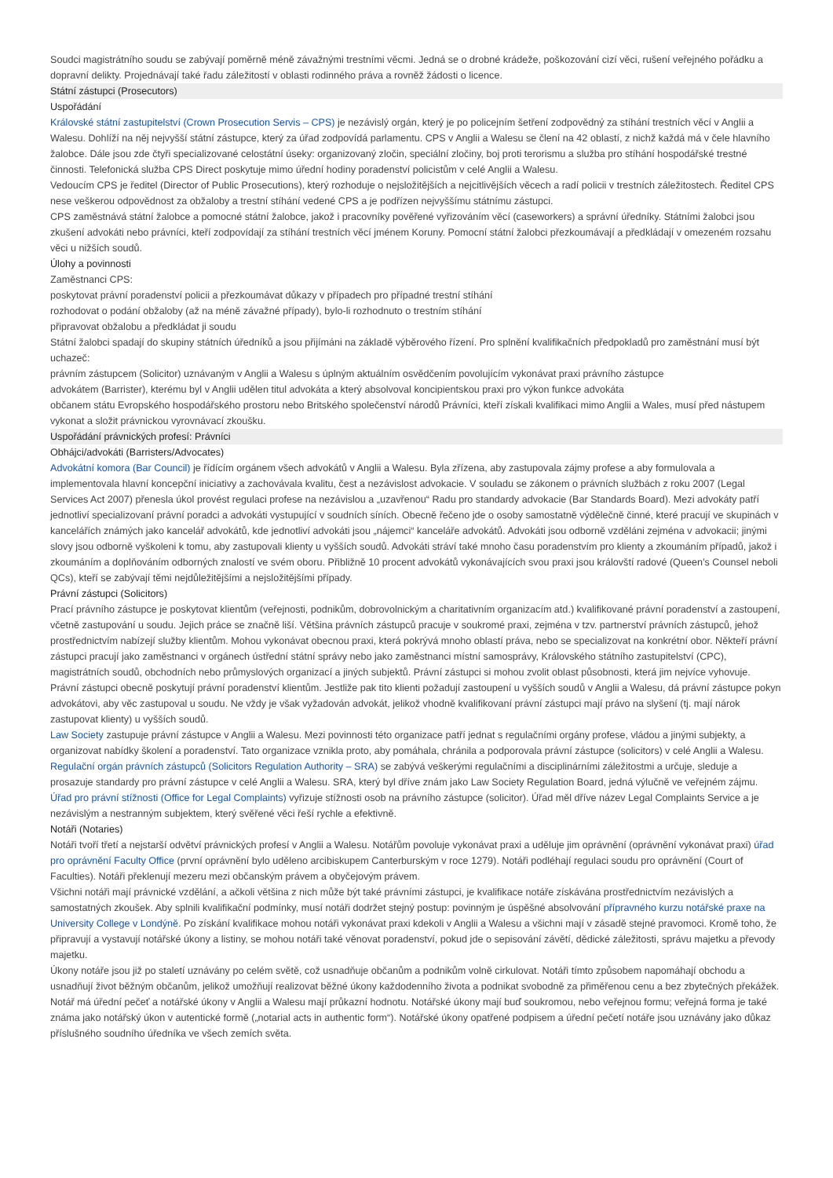Soudci magistrátního soudu se zabývají poměrně méně závažnými trestními věcmi. Jedná se o drobné krádeže, poškozování cizí věci, rušení veřejného pořádku a dopravní delikty. Projednávají také řadu záležitostí v oblasti rodinného práva a rovněž žádosti o licence.
Státní zástupci (Prosecutors)
Uspořádání
Královské státní zastupitelství (Crown Prosecution Servis – CPS) je nezávislý orgán, který je po policejním šetření zodpovědný za stíhání trestních věcí v Anglii a Walesu. Dohlíží na něj nejvyšší státní zástupce, který za úřad zodpovídá parlamentu. CPS v Anglii a Walesu se člení na 42 oblastí, z nichž každá má v čele hlavního žalobce. Dále jsou zde čtyři specializované celostátní úseky: organizovaný zločin, speciální zločiny, boj proti terorismu a služba pro stíhání hospodářské trestné činnosti. Telefonická služba CPS Direct poskytuje mimo úřední hodiny poradenství policistům v celé Anglii a Walesu.
Vedoucím CPS je ředitel (Director of Public Prosecutions), který rozhoduje o nejsložitějších a nejcitlivějších věcech a radí policii v trestních záležitostech. Ředitel CPS nese veškerou odpovědnost za obžaloby a trestní stíhání vedené CPS a je podřízen nejvyššímu státnímu zástupci.
CPS zaměstnává státní žalobce a pomocné státní žalobce, jakož i pracovníky pověřené vyřizováním věcí (caseworkers) a správní úředníky. Státními žalobci jsou zkušení advokáti nebo právníci, kteří zodpovídají za stíhání trestních věcí jménem Koruny. Pomocní státní žalobci přezkoumávají a předkládají v omezeném rozsahu věci u nižších soudů.
Úlohy a povinnosti
Zaměstnanci CPS:
poskytovat právní poradenství policii a přezkoumávat důkazy v případech pro případné trestní stíhání
rozhodovat o podání obžaloby (až na méně závažné případy), bylo-li rozhodnuto o trestním stíhání
připravovat obžalobu a předkládat ji soudu
Státní žalobci spadají do skupiny státních úředníků a jsou přijímáni na základě výběrového řízení. Pro splnění kvalifikačních předpokladů pro zaměstnání musí být uchazeč:
právním zástupcem (Solicitor) uznávaným v Anglii a Walesu s úplným aktuálním osvědčením povolujícím vykonávat praxi právního zástupce
advokátem (Barrister), kterému byl v Anglii udělen titul advokáta a který absolvoval koncipientskou praxi pro výkon funkce advokáta
občanem státu Evropského hospodářského prostoru nebo Britského společenství národů Právníci, kteří získali kvalifikaci mimo Anglii a Wales, musí před nástupem vykonat a složit právnickou vyrovnávací zkoušku.
Uspořádání právnických profesí: Právníci
Obhájci/advokáti (Barristers/Advocates)
Advokátní komora (Bar Council) je řídícím orgánem všech advokátů v Anglii a Walesu. Byla zřízena, aby zastupovala zájmy profese a aby formulovala a implementovala hlavní koncepční iniciativy a zachovávala kvalitu, čest a nezávislost advokacie. V souladu se zákonem o právních službách z roku 2007 (Legal Services Act 2007) přenesla úkol provést regulaci profese na nezávislou a „uzavřenou“ Radu pro standardy advokacie (Bar Standards Board). Mezi advokáty patří jednotliví specializovaní právní poradci a advokáti vystupující v soudních síních. Obecně řečeno jde o osoby samostatně výdělečně činné, které pracují ve skupinách v kancelářích známých jako kancelář advokátů, kde jednotliví advokáti jsou „nájemci“ kanceláře advokátů. Advokáti jsou odborně vzděláni zejména v advokacii; jinými slovy jsou odborně vyškoleni k tomu, aby zastupovali klienty u vyšších soudů. Advokáti stráví také mnoho času poradenstvím pro klienty a zkoumáním případů, jakož i zkoumáním a doplňováním odborných znalostí ve svém oboru. Přibližně 10 procent advokátů vykonávajících svou praxi jsou královští radové (Queen’s Counsel neboli QCs), kteří se zabývají těmi nejdůležitějšími a nejsložitějšími případy.
Právní zástupci (Solicitors)
Prací právního zástupce je poskytovat klientům (veřejnosti, podnikům, dobrovolnickým a charitativním organizacím atd.) kvalifikované právní poradenství a zastoupení, včetně zastupování u soudu. Jejich práce se značně liší. Většina právních zástupců pracuje v soukromé praxi, zejména v tzv. partnerství právních zástupců, jehož prostřednictvím nabízejí služby klientům. Mohou vykonávat obecnou praxi, která pokrývá mnoho oblastí práva, nebo se specializovat na konkrétní obor. Někteří právní zástupci pracují jako zaměstnanci v orgánech ústřední státní správy nebo jako zaměstnanci místní samosprávy, Královského státního zastupitelství (CPC), magistrátních soudů, obchodních nebo průmyslových organizací a jiných subjektů. Právní zástupci si mohou zvolit oblast působnosti, která jim nejvíce vyhovuje.
Právní zástupci obecně poskytují právní poradenství klientům. Jestliže pak tito klienti požadují zastoupení u vyšších soudů v Anglii a Walesu, dá právní zástupce pokyn advokátovi, aby věc zastupoval u soudu. Ne vždy je však vyžadován advokát, jelikož vhodně kvalifikovaní právní zástupci mají právo na slyšení (tj. mají nárok zastupovat klienty) u vyšších soudů.
Law Society zastupuje právní zástupce v Anglii a Walesu. Mezi povinnosti této organizace patří jednat s regulačními orgány profese, vládou a jinými subjekty, a organizovat nabídky školení a poradenství. Tato organizace vznikla proto, aby pomáhala, chránila a podporovala právní zástupce (solicitors) v celé Anglii a Walesu.
Regulační orgán právních zástupců (Solicitors Regulation Authority – SRA) se zabývá veškerými regulačními a disciplinárními záležitostmi a určuje, sleduje a prosazuje standardy pro právní zástupce v celé Anglii a Walesu. SRA, který byl dříve znám jako Law Society Regulation Board, jedná výlučně ve veřejném zájmu.
Úřad pro právní stížnosti (Office for Legal Complaints) vyřizuje stížnosti osob na právního zástupce (solicitor). Úřad měl dříve název Legal Complaints Service a je nezávislým a nestranným subjektem, který svěřené věci řeší rychle a efektivně.
Notáři (Notaries)
Notáři tvoří třetí a nejstarší odvětví právnických profesí v Anglii a Walesu. Notářům povoluje vykonávat praxi a uděluje jim oprávnění (oprávnění vykonávat praxi) úřad pro oprávnění Faculty Office (první oprávnění bylo uděleno arcibiskupem Canterburským v roce 1279). Notáři podléhají regulaci soudu pro oprávnění (Court of Faculties). Notáři překlenují mezeru mezi občanským právem a obyčejovým právem.
Všichni notáři mají právnické vzdělání, a ačkoli většina z nich může být také právními zástupci, je kvalifikace notáře získávána prostřednictvím nezávislých a samostatných zkoušek. Aby splnili kvalifikační podmínky, musí notáři dodržet stejný postup: povinným je úspěšné absolvování přípravného kurzu notářské praxe na University College v Londýně. Po získání kvalifikace mohou notáři vykonávat praxi kdekoli v Anglii a Walesu a všichni mají v zásadě stejné pravomoci. Kromě toho, že připravují a vystavují notářské úkony a listiny, se mohou notáři také věnovat poradenství, pokud jde o sepisování závětí, dědické záležitosti, správu majetku a převody majetku.
Úkony notáře jsou již po staletí uznávány po celém světě, což usnadňuje občanům a podnikům volně cirkulovat. Notáři tímto způsobem napomáhají obchodu a usnadňují život běžným občanům, jelikož umožňují realizovat běžné úkony každodenního života a podnikat svobodně za přiměřenou cenu a bez zbytečných překážek.
Notář má úřední pečeť a notářské úkony v Anglii a Walesu mají průkazní hodnotu. Notářské úkony mají buď soukromou, nebo veřejnou formu; veřejná forma je také známa jako notářský úkon v autentické formě („notarial acts in authentic form“). Notářské úkony opatřené podpisem a úřední pečetí notáře jsou uznávány jako důkaz příslušného soudního úředníka ve všech zemích světa.